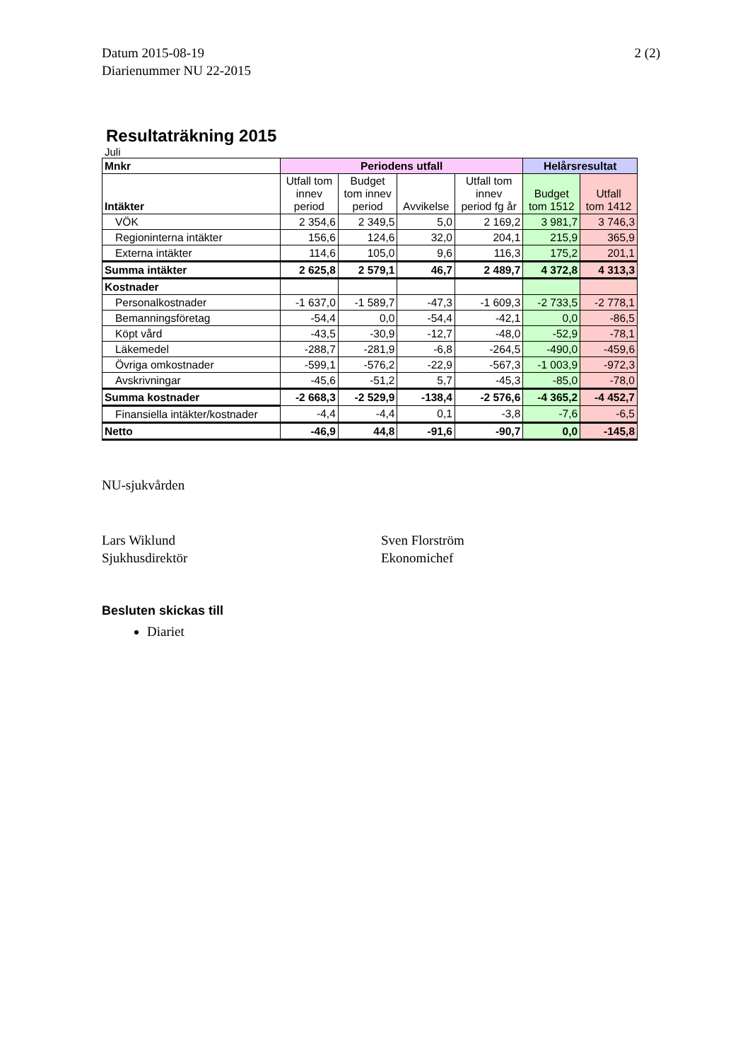Datum 2015-08-19
Diarienummer NU 22-2015
2 (2)
Resultaträkning 2015
Juli
| Mnkr | Periodens utfall | | | | Helårsresultat | |
| --- | --- | --- | --- | --- | --- | --- |
| Intäkter | Utfall tom innev period | Budget tom innev period | Avvikelse | Utfall tom innev period fg år | Budget tom 1512 | Utfall tom 1412 |
| VÖK | 2 354,6 | 2 349,5 | 5,0 | 2 169,2 | 3 981,7 | 3 746,3 |
| Regioninterna intäkter | 156,6 | 124,6 | 32,0 | 204,1 | 215,9 | 365,9 |
| Externa intäkter | 114,6 | 105,0 | 9,6 | 116,3 | 175,2 | 201,1 |
| Summa intäkter | 2 625,8 | 2 579,1 | 46,7 | 2 489,7 | 4 372,8 | 4 313,3 |
| Kostnader | | | | | | |
| Personalkostnader | -1 637,0 | -1 589,7 | -47,3 | -1 609,3 | -2 733,5 | -2 778,1 |
| Bemanningsföretag | -54,4 | 0,0 | -54,4 | -42,1 | 0,0 | -86,5 |
| Köpt vård | -43,5 | -30,9 | -12,7 | -48,0 | -52,9 | -78,1 |
| Läkemedel | -288,7 | -281,9 | -6,8 | -264,5 | -490,0 | -459,6 |
| Övriga omkostnader | -599,1 | -576,2 | -22,9 | -567,3 | -1 003,9 | -972,3 |
| Avskrivningar | -45,6 | -51,2 | 5,7 | -45,3 | -85,0 | -78,0 |
| Summa kostnader | -2 668,3 | -2 529,9 | -138,4 | -2 576,6 | -4 365,2 | -4 452,7 |
| Finansiella intäkter/kostnader | -4,4 | -4,4 | 0,1 | -3,8 | -7,6 | -6,5 |
| Netto | -46,9 | 44,8 | -91,6 | -90,7 | 0,0 | -145,8 |
NU-sjukvården
Lars Wiklund
Sjukhusdirektör
Sven Florström
Ekonomichef
Besluten skickas till
Diariet